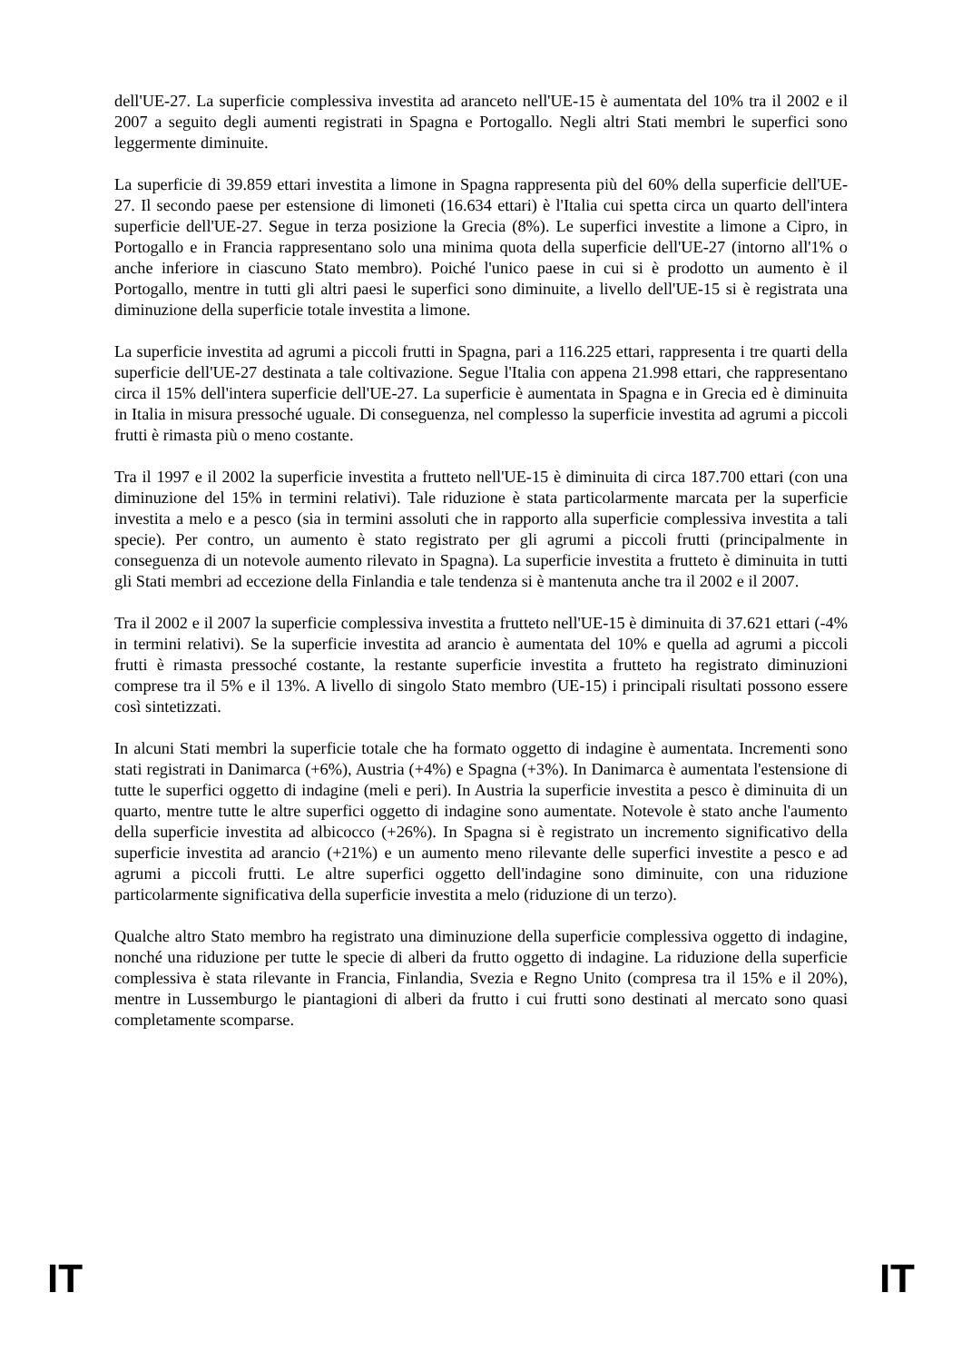dell'UE-27. La superficie complessiva investita ad aranceto nell'UE-15 è aumentata del 10% tra il 2002 e il 2007 a seguito degli aumenti registrati in Spagna e Portogallo. Negli altri Stati membri le superfici sono leggermente diminuite.
La superficie di 39.859 ettari investita a limone in Spagna rappresenta più del 60% della superficie dell'UE-27. Il secondo paese per estensione di limoneti (16.634 ettari) è l'Italia cui spetta circa un quarto dell'intera superficie dell'UE-27. Segue in terza posizione la Grecia (8%). Le superfici investite a limone a Cipro, in Portogallo e in Francia rappresentano solo una minima quota della superficie dell'UE-27 (intorno all'1% o anche inferiore in ciascuno Stato membro). Poiché l'unico paese in cui si è prodotto un aumento è il Portogallo, mentre in tutti gli altri paesi le superfici sono diminuite, a livello dell'UE-15 si è registrata una diminuzione della superficie totale investita a limone.
La superficie investita ad agrumi a piccoli frutti in Spagna, pari a 116.225 ettari, rappresenta i tre quarti della superficie dell'UE-27 destinata a tale coltivazione. Segue l'Italia con appena 21.998 ettari, che rappresentano circa il 15% dell'intera superficie dell'UE-27. La superficie è aumentata in Spagna e in Grecia ed è diminuita in Italia in misura pressoché uguale. Di conseguenza, nel complesso la superficie investita ad agrumi a piccoli frutti è rimasta più o meno costante.
Tra il 1997 e il 2002 la superficie investita a frutteto nell'UE-15 è diminuita di circa 187.700 ettari (con una diminuzione del 15% in termini relativi). Tale riduzione è stata particolarmente marcata per la superficie investita a melo e a pesco (sia in termini assoluti che in rapporto alla superficie complessiva investita a tali specie). Per contro, un aumento è stato registrato per gli agrumi a piccoli frutti (principalmente in conseguenza di un notevole aumento rilevato in Spagna). La superficie investita a frutteto è diminuita in tutti gli Stati membri ad eccezione della Finlandia e tale tendenza si è mantenuta anche tra il 2002 e il 2007.
Tra il 2002 e il 2007 la superficie complessiva investita a frutteto nell'UE-15 è diminuita di 37.621 ettari (-4% in termini relativi). Se la superficie investita ad arancio è aumentata del 10% e quella ad agrumi a piccoli frutti è rimasta pressoché costante, la restante superficie investita a frutteto ha registrato diminuzioni comprese tra il 5% e il 13%. A livello di singolo Stato membro (UE-15) i principali risultati possono essere così sintetizzati.
In alcuni Stati membri la superficie totale che ha formato oggetto di indagine è aumentata. Incrementi sono stati registrati in Danimarca (+6%), Austria (+4%) e Spagna (+3%). In Danimarca è aumentata l'estensione di tutte le superfici oggetto di indagine (meli e peri). In Austria la superficie investita a pesco è diminuita di un quarto, mentre tutte le altre superfici oggetto di indagine sono aumentate. Notevole è stato anche l'aumento della superficie investita ad albicocco (+26%). In Spagna si è registrato un incremento significativo della superficie investita ad arancio (+21%) e un aumento meno rilevante delle superfici investite a pesco e ad agrumi a piccoli frutti. Le altre superfici oggetto dell'indagine sono diminuite, con una riduzione particolarmente significativa della superficie investita a melo (riduzione di un terzo).
Qualche altro Stato membro ha registrato una diminuzione della superficie complessiva oggetto di indagine, nonché una riduzione per tutte le specie di alberi da frutto oggetto di indagine. La riduzione della superficie complessiva è stata rilevante in Francia, Finlandia, Svezia e Regno Unito (compresa tra il 15% e il 20%), mentre in Lussemburgo le piantagioni di alberi da frutto i cui frutti sono destinati al mercato sono quasi completamente scomparse.
IT IT